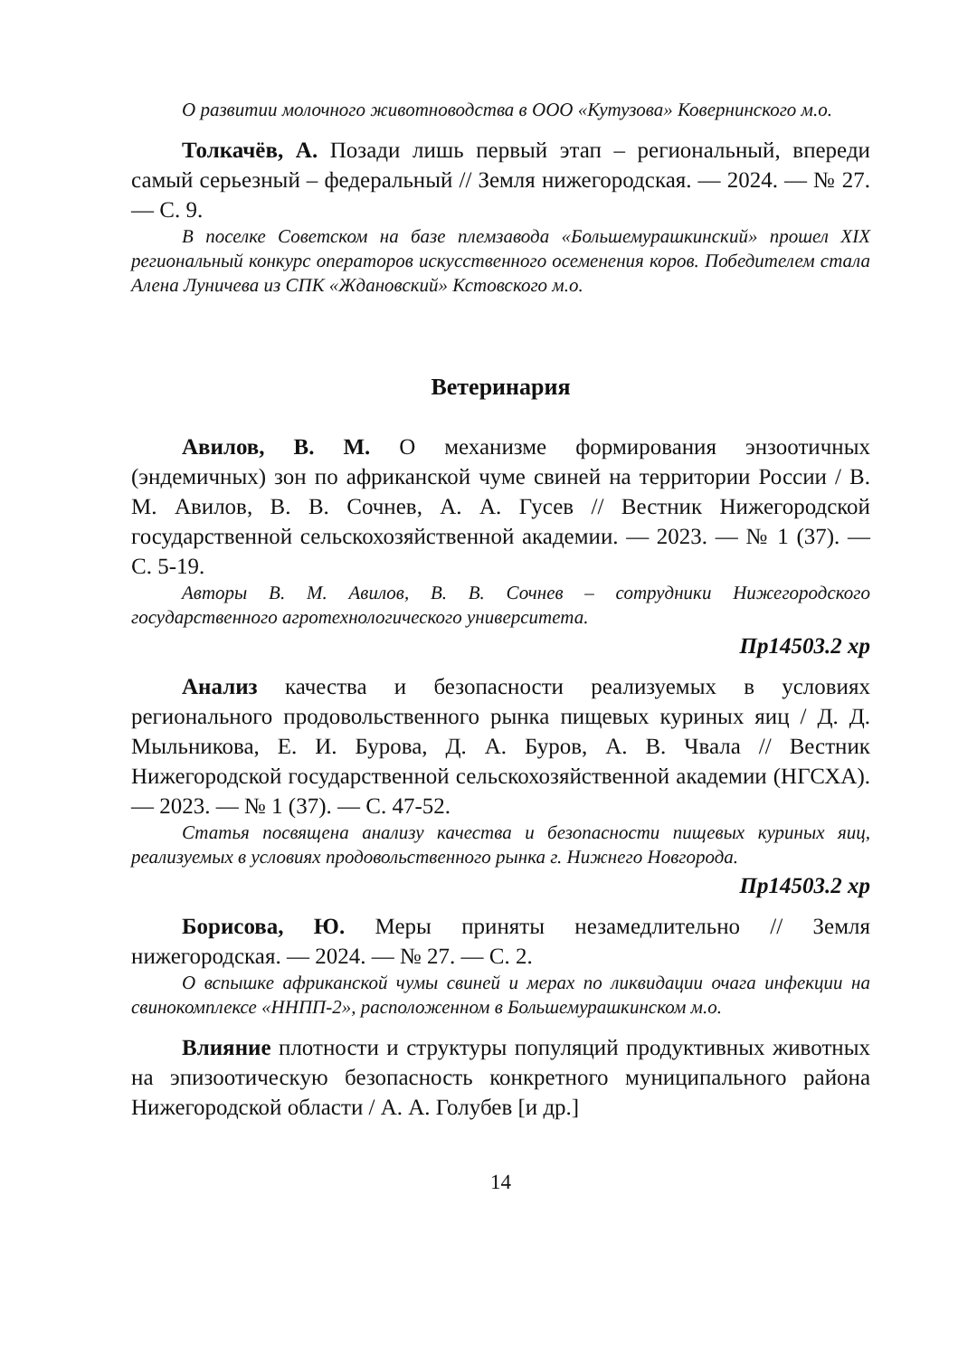О развитии молочного животноводства в ООО «Кутузова» Ковернинского м.о.
Толкачёв, А. Позади лишь первый этап – региональный, впереди самый серьезный – федеральный // Земля нижегородская. — 2024. — № 27. — С. 9.
В поселке Советском на базе племзавода «Большемурашкинский» прошел XIX региональный конкурс операторов искусственного осеменения коров. Победителем стала Алена Луничева из СПК «Ждановский» Кстовского м.о.
Ветеринария
Авилов, В. М. О механизме формирования энзоотичных (эндемичных) зон по африканской чуме свиней на территории России / В. М. Авилов, В. В. Сочнев, А. А. Гусев // Вестник Нижегородской государственной сельскохозяйственной академии. — 2023. — № 1 (37). — С. 5-19.
Авторы В. М. Авилов, В. В. Сочнев – сотрудники Нижегородского государственного агротехнологического университета.
Пр14503.2 хр
Анализ качества и безопасности реализуемых в условиях регионального продовольственного рынка пищевых куриных яиц / Д. Д. Мыльникова, Е. И. Бурова, Д. А. Буров, А. В. Чвала // Вестник Нижегородской государственной сельскохозяйственной академии (НГСХА). — 2023. — № 1 (37). — С. 47-52.
Статья посвящена анализу качества и безопасности пищевых куриных яиц, реализуемых в условиях продовольственного рынка г. Нижнего Новгорода.
Пр14503.2 хр
Борисова, Ю. Меры приняты незамедлительно // Земля нижегородская. — 2024. — № 27. — С. 2.
О вспышке африканской чумы свиней и мерах по ликвидации очага инфекции на свинокомплексе «ННПП-2», расположенном в Большемурашкинском м.о.
Влияние плотности и структуры популяций продуктивных животных на эпизоотическую безопасность конкретного муниципального района Нижегородской области / А. А. Голубев [и др.]
14